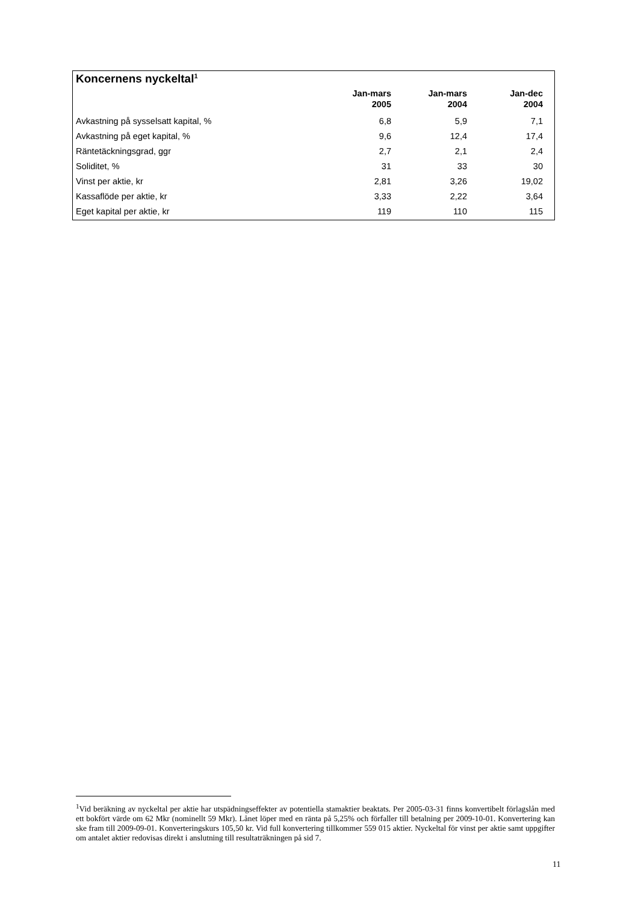Koncernens nyckeltal<sup>1</sup>
| | Jan-mars 2005 | Jan-mars 2004 | Jan-dec 2004 | |
| --- | --- | --- | --- | --- |
| Avkastning på sysselsatt kapital, % | 6,8 | 5,9 | 7,1 | |
| Avkastning på eget kapital, % | 9,6 | 12,4 | 17,4 | |
| Räntetäckningsgrad, ggr | 2,7 | 2,1 | 2,4 | |
| Soliditet, % | 31 | 33 | 30 | |
| Vinst per aktie, kr | 2,81 | 3,26 | 19,02 | |
| Kassaflöde per aktie, kr | 3,33 | 2,22 | 3,64 | |
| Eget kapital per aktie, kr | 119 | 110 | 115 | |
<sup>1</sup> Vid beräkning av nyckeltal per aktie har utspädningseffekter av potentiella stamaktier beaktats. Per 2005-03-31 finns konvertibelt förlagslån med ett bokfört värde om 62 Mkr (nominellt 59 Mkr). Lånet löper med en ränta på 5,25% och förfaller till betalning per 2009-10-01. Konvertering kan ske fram till 2009-09-01. Konverteringskurs 105,50 kr. Vid full konvertering tillkommer 559 015 aktier. Nyckeltal för vinst per aktie samt uppgifter om antalet aktier redovisas direkt i anslutning till resultaträkningen på sid 7.
11